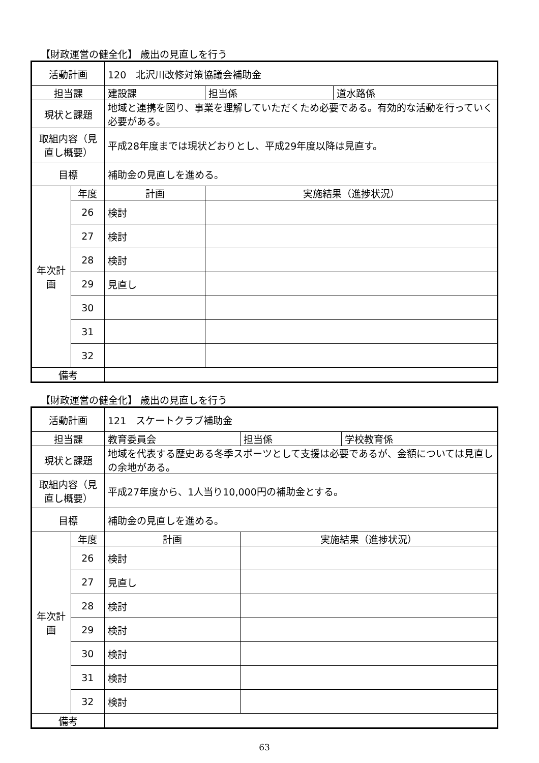【財政運営の健全化】 歳出の見直しを行う
| 活動計画 | | 120 北沢川改修対策協議会補助金 | | |
| 担当課 | | 建設課 | 担当係 | 道水路係 |
| 現状と課題 | | 地域と連携を図り、事業を理解していただくため必要である。有効的な活動を行っていく必要がある。 | | |
| 取組内容（見直し概要） | | 平成28年度までは現状どおりとし、平成29年度以降は見直す。 | | |
| 目標 | | 補助金の見直しを進める。 | | |
| 年次計画 | 年度 | 計画 | 実施結果（進捗状況） | |
| | 26 | 検討 | | |
| | 27 | 検討 | | |
| | 28 | 検討 | | |
| | 29 | 見直し | | |
| | 30 | | | |
| | 31 | | | |
| | 32 | | | |
| 備考 | | | | |
【財政運営の健全化】 歳出の見直しを行う
| 活動計画 | | 121 スケートクラブ補助金 | | |
| 担当課 | | 教育委員会 | 担当係 | 学校教育係 |
| 現状と課題 | | 地域を代表する歴史ある冬季スポーツとして支援は必要であるが、金額については見直しの余地がある。 | | |
| 取組内容（見直し概要） | | 平成27年度から、1人当り10,000円の補助金とする。 | | |
| 目標 | | 補助金の見直しを進める。 | | |
| 年次計画 | 年度 | 計画 | 実施結果（進捗状況） | |
| | 26 | 検討 | | |
| | 27 | 見直し | | |
| | 28 | 検討 | | |
| | 29 | 検討 | | |
| | 30 | 検討 | | |
| | 31 | 検討 | | |
| | 32 | 検討 | | |
| 備考 | | | | |
63